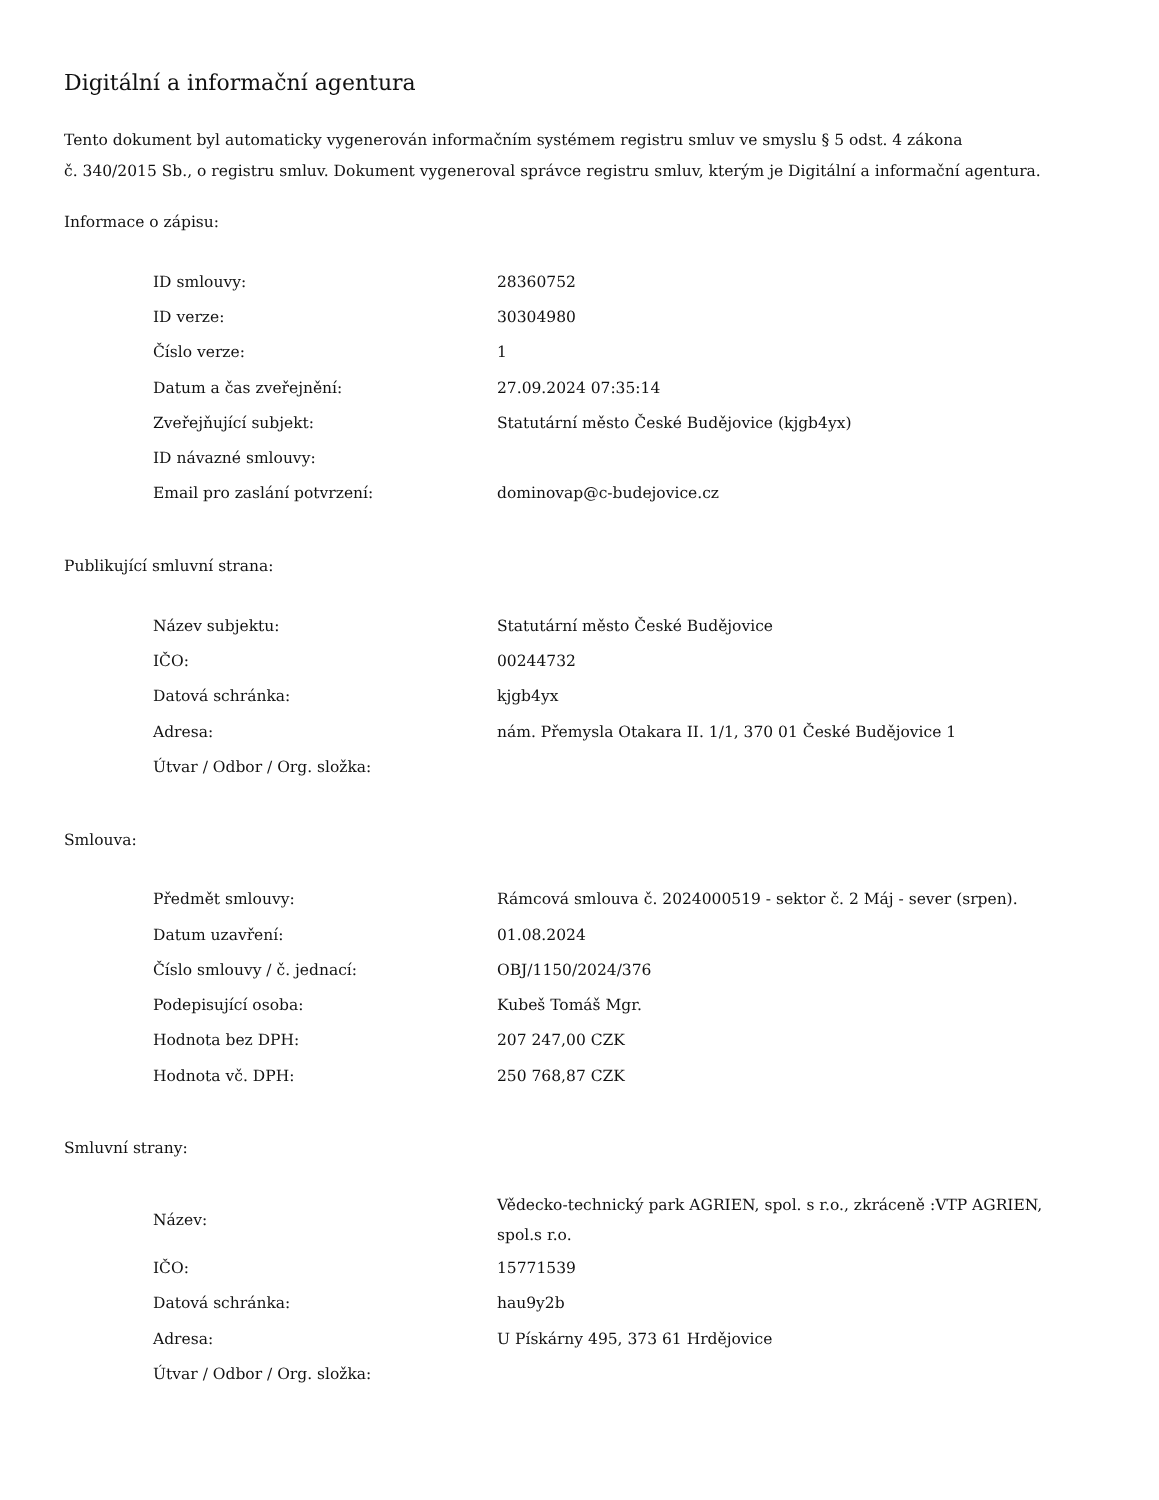Digitální a informační agentura
Tento dokument byl automaticky vygenerován informačním systémem registru smluv ve smyslu § 5 odst. 4 zákona
č. 340/2015 Sb., o registru smluv. Dokument vygeneroval správce registru smluv, kterým je Digitální a informační agentura.
Informace o zápisu:
| ID smlouvy: | 28360752 |
| ID verze: | 30304980 |
| Číslo verze: | 1 |
| Datum a čas zveřejnění: | 27.09.2024 07:35:14 |
| Zveřejňující subjekt: | Statutární město České Budějovice (kjgb4yx) |
| ID návazné smlouvy: | |
| Email pro zaslání potvrzení: | dominovap@c-budejovice.cz |
Publikující smluvní strana:
| Název subjektu: | Statutární město České Budějovice |
| IČO: | 00244732 |
| Datová schránka: | kjgb4yx |
| Adresa: | nám. Přemysla Otakara II. 1/1, 370 01 České Budějovice 1 |
| Útvar / Odbor / Org. složka: | |
Smlouva:
| Předmět smlouvy: | Rámcová smlouva č. 2024000519 - sektor č. 2 Máj - sever (srpen). |
| Datum uzavření: | 01.08.2024 |
| Číslo smlouvy / č. jednací: | OBJ/1150/2024/376 |
| Podepisující osoba: | Kubeš Tomáš Mgr. |
| Hodnota bez DPH: | 207 247,00 CZK |
| Hodnota vč. DPH: | 250 768,87 CZK |
Smluvní strany:
| Název: | Vědecko-technický park AGRIEN, spol. s r.o., zkráceně :VTP AGRIEN, spol.s r.o. |
| IČO: | 15771539 |
| Datová schránka: | hau9y2b |
| Adresa: | U Pískárny 495, 373 61 Hrdějovice |
| Útvar / Odbor / Org. složka: | |